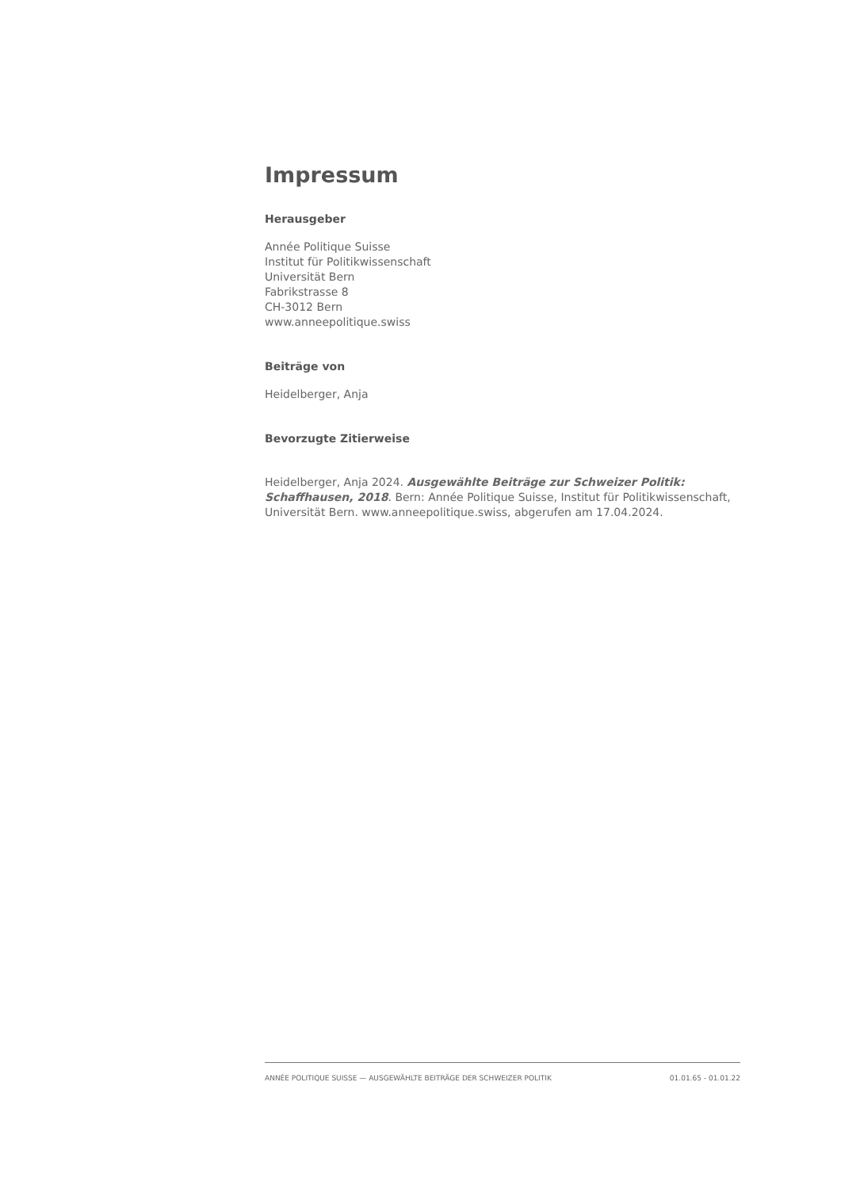Impressum
Herausgeber
Année Politique Suisse
Institut für Politikwissenschaft
Universität Bern
Fabrikstrasse 8
CH-3012 Bern
www.anneepolitique.swiss
Beiträge von
Heidelberger, Anja
Bevorzugte Zitierweise
Heidelberger, Anja 2024. Ausgewählte Beiträge zur Schweizer Politik: Schaffhausen, 2018. Bern: Année Politique Suisse, Institut für Politikwissenschaft, Universität Bern. www.anneepolitique.swiss, abgerufen am 17.04.2024.
ANNÉE POLITIQUE SUISSE — AUSGEWÄHLTE BEITRÄGE DER SCHWEIZER POLITIK 01.01.65 - 01.01.22